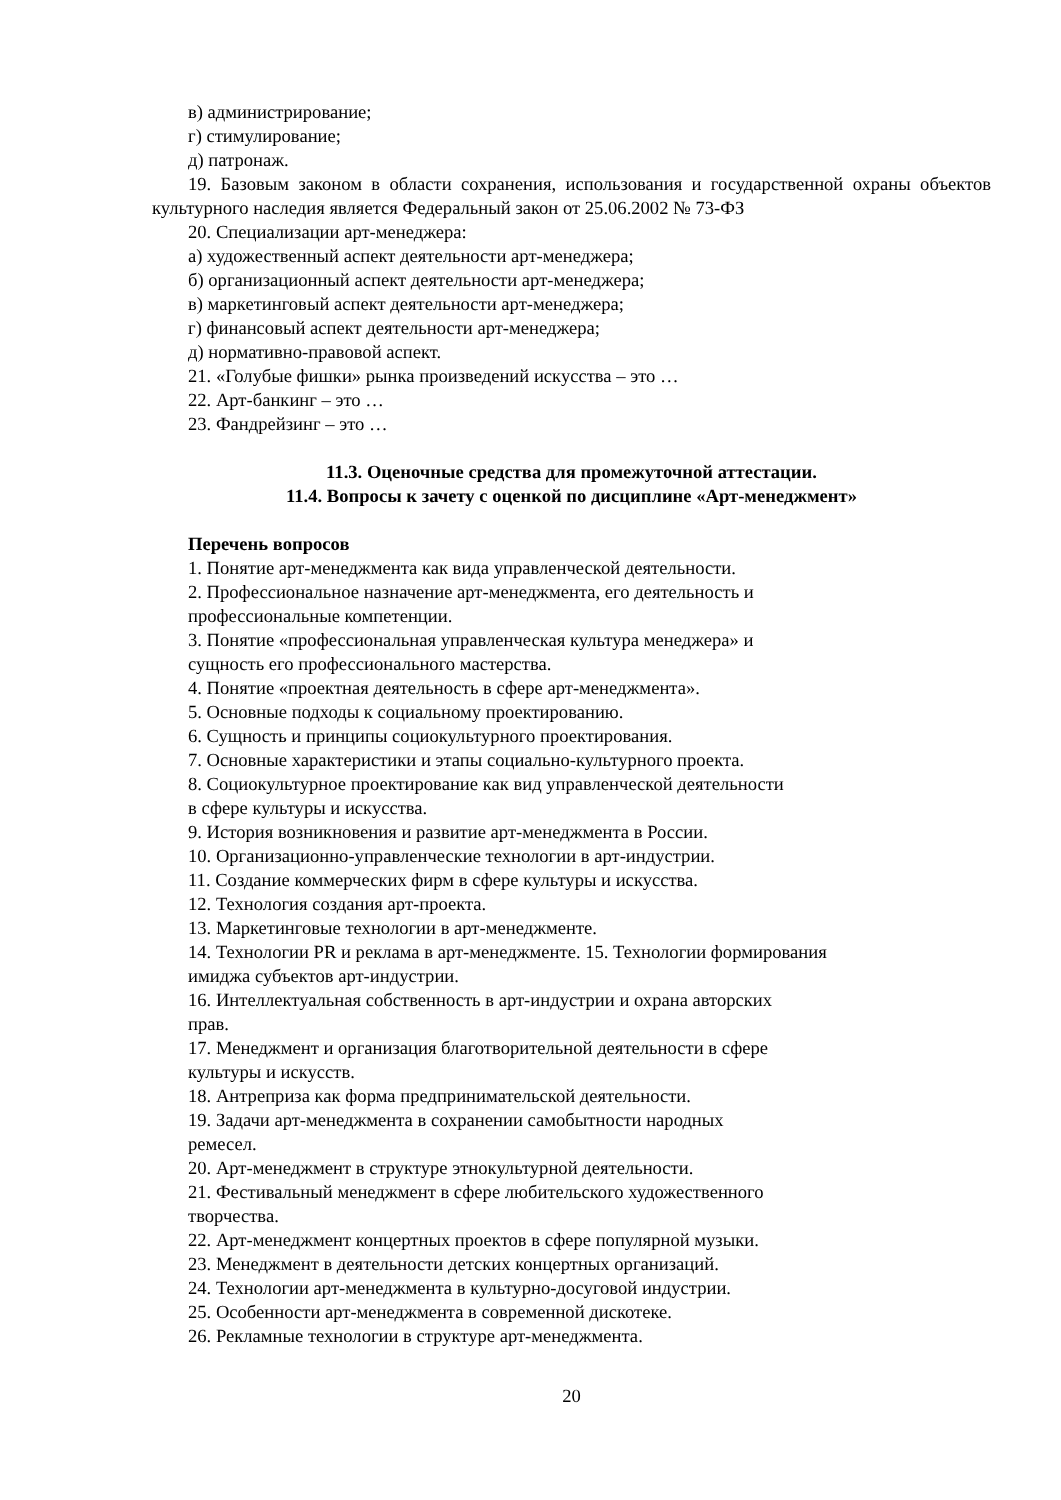в) администрирование;
г) стимулирование;
д) патронаж.
19. Базовым законом в области сохранения, использования и государственной охраны объектов культурного наследия является Федеральный закон от 25.06.2002 № 73-ФЗ
20. Специализации арт-менеджера:
а) художественный аспект деятельности арт-менеджера;
б) организационный аспект деятельности арт-менеджера;
в) маркетинговый аспект деятельности арт-менеджера;
г) финансовый аспект деятельности арт-менеджера;
д) нормативно-правовой аспект.
21. «Голубые фишки» рынка произведений искусства – это …
22. Арт-банкинг – это …
23. Фандрейзинг – это …
11.3. Оценочные средства для промежуточной аттестации.
11.4. Вопросы к зачету с оценкой по дисциплине «Арт-менеджмент»
Перечень вопросов
1. Понятие арт-менеджмента как вида управленческой деятельности.
2. Профессиональное назначение арт-менеджмента, его деятельность и
профессиональные компетенции.
3. Понятие «профессиональная управленческая культура менеджера» и
сущность его профессионального мастерства.
4. Понятие «проектная деятельность в сфере арт-менеджмента».
5. Основные подходы к социальному проектированию.
6. Сущность и принципы социокультурного проектирования.
7. Основные характеристики и этапы социально-культурного проекта.
8. Социокультурное проектирование как вид управленческой деятельности
в сфере культуры и искусства.
9. История возникновения и развитие арт-менеджмента в России.
10. Организационно-управленческие технологии в арт-индустрии.
11. Создание коммерческих фирм в сфере культуры и искусства.
12. Технология создания арт-проекта.
13. Маркетинговые технологии в арт-менеджменте.
14. Технологии PR и реклама в арт-менеджменте. 15. Технологии формирования
имиджа субъектов арт-индустрии.
16. Интеллектуальная собственность в арт-индустрии и охрана авторских
прав.
17. Менеджмент и организация благотворительной деятельности в сфере
культуры и искусств.
18. Антреприза как форма предпринимательской деятельности.
19. Задачи арт-менеджмента в сохранении самобытности народных
ремесел.
20. Арт-менеджмент в структуре этнокультурной деятельности.
21. Фестивальный менеджмент в сфере любительского художественного
творчества.
22. Арт-менеджмент концертных проектов в сфере популярной музыки.
23. Менеджмент в деятельности детских концертных организаций.
24. Технологии арт-менеджмента в культурно-досуговой индустрии.
25. Особенности арт-менеджмента в современной дискотеке.
26. Рекламные технологии в структуре арт-менеджмента.
20